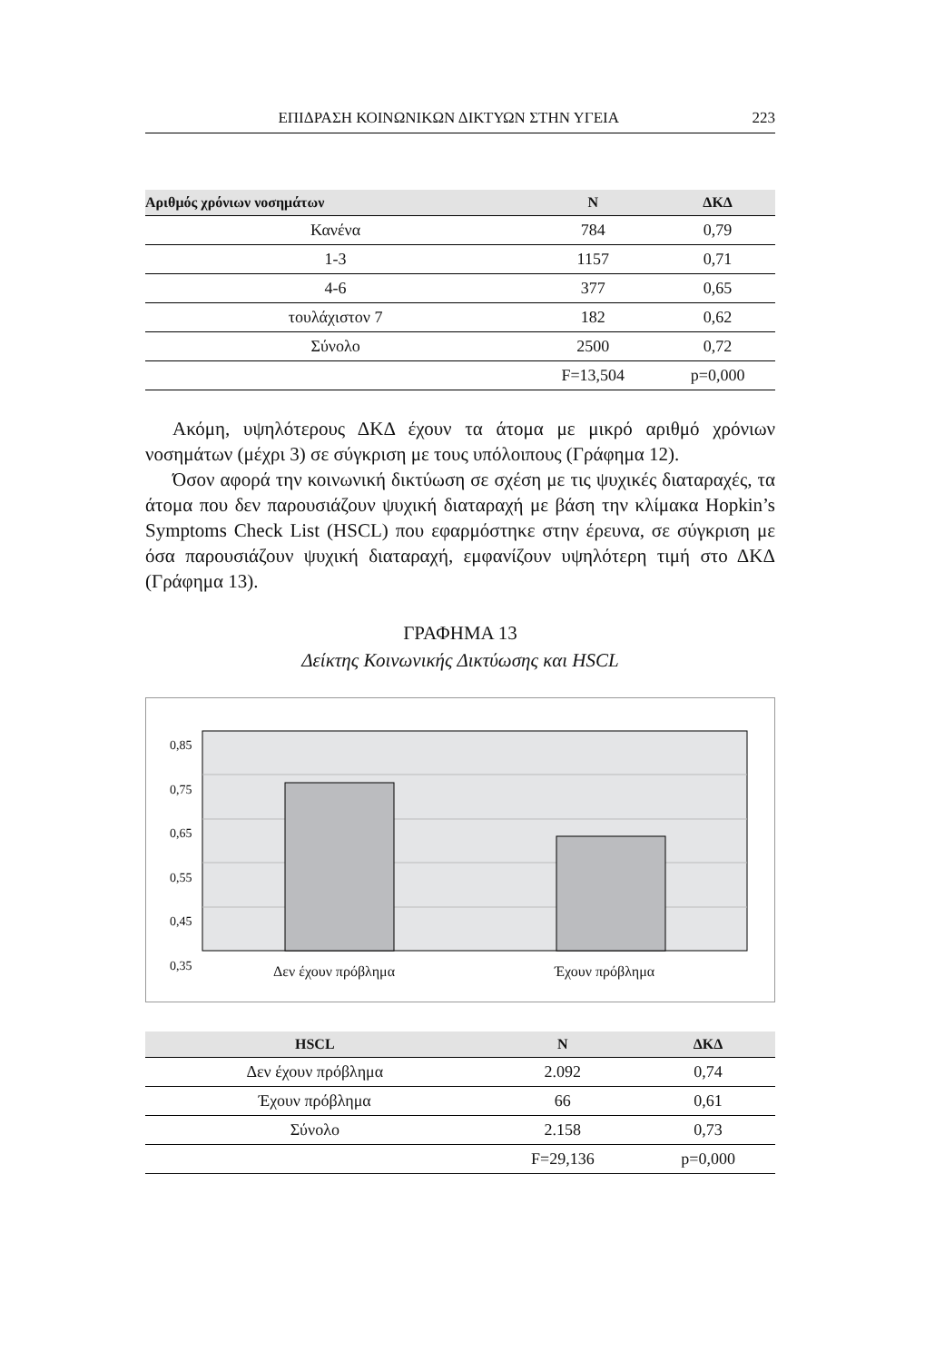ΕΠΙΔΡΑΣΗ ΚΟΙΝΩΝΙΚΩΝ ΔΙΚΤΥΩΝ ΣΤΗΝ ΥΓΕΙΑ 223
| Αριθμός χρόνιων νοσημάτων | Ν | ΔΚΔ |
| --- | --- | --- |
| Κανένα | 784 | 0,79 |
| 1-3 | 1157 | 0,71 |
| 4-6 | 377 | 0,65 |
| τουλάχιστον 7 | 182 | 0,62 |
| Σύνολο | 2500 | 0,72 |
| | F=13,504 | p=0,000 |
Ακόμη, υψηλότερους ΔΚΔ έχουν τα άτομα με μικρό αριθμό χρόνιων νοσημάτων (μέχρι 3) σε σύγκριση με τους υπόλοιπους (Γράφημα 12).
Όσον αφορά την κοινωνική δικτύωση σε σχέση με τις ψυχικές διαταραχές, τα άτομα που δεν παρουσιάζουν ψυχική διαταραχή με βάση την κλίμακα Hopkin’s Symptoms Check List (HSCL) που εφαρμόστηκε στην έρευνα, σε σύγκριση με όσα παρουσιάζουν ψυχική διαταραχή, εμφανίζουν υψηλότερη τιμή στο ΔΚΔ (Γράφημα 13).
ΓΡΑΦΗΜΑ 13
Δείκτης Κοινωνικής Δικτύωσης και HSCL
0,85
0,75
0,65
0,55
0,45
0,35
Δεν έχουν πρόβλημα Έχουν πρόβλημα
| HSCL | Ν | ΔΚΔ |
| --- | --- | --- |
| Δεν έχουν πρόβλημα | 2.092 | 0,74 |
| Έχουν πρόβλημα | 66 | 0,61 |
| Σύνολο | 2.158 | 0,73 |
| | F=29,136 | p=0,000 |